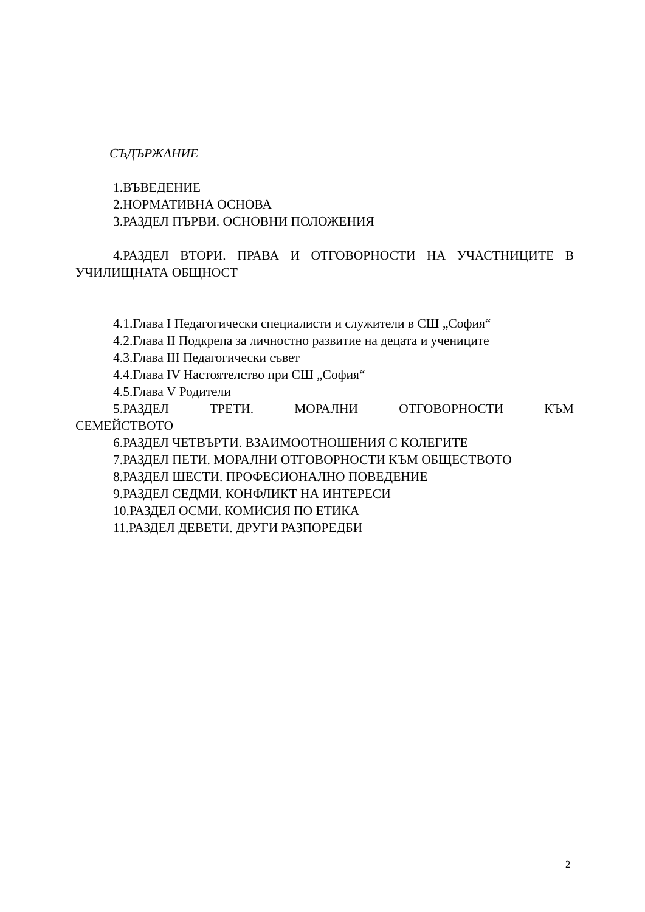СЪДЪРЖАНИЕ
1.ВЪВЕДЕНИЕ
2.НОРМАТИВНА ОСНОВА
3.РАЗДЕЛ ПЪРВИ. ОСНОВНИ ПОЛОЖЕНИЯ
4.РАЗДЕЛ ВТОРИ. ПРАВА И ОТГОВОРНОСТИ НА УЧАСТНИЦИТЕ В УЧИЛИЩНАТА ОБЩНОСТ
4.1.Глава I Педагогически специалисти и служители в СШ „София“
4.2.Глава II Подкрепа за личностно развитие на децата и учениците
4.3.Глава III Педагогически съвет
4.4.Глава IV Настоятелство при СШ „София“
4.5.Глава V Родители
5.РАЗДЕЛ ТРЕТИ. МОРАЛНИ ОТГОВОРНОСТИ КЪМ
СЕМЕЙСТВОТО
6.РАЗДЕЛ ЧЕТВЪРТИ. ВЗАИМООТНОШЕНИЯ С КОЛЕГИТЕ
7.РАЗДЕЛ ПЕТИ. МОРАЛНИ ОТГОВОРНОСТИ КЪМ ОБЩЕСТВОТО
8.РАЗДЕЛ ШЕСТИ. ПРОФЕСИОНАЛНО ПОВЕДЕНИЕ
9.РАЗДЕЛ СЕДМИ. КОНФЛИКТ НА ИНТЕРЕСИ
10.РАЗДЕЛ ОСМИ. КОМИСИЯ ПО ЕТИКА
11.РАЗДЕЛ ДЕВЕТИ. ДРУГИ РАЗПОРЕДБИ
2